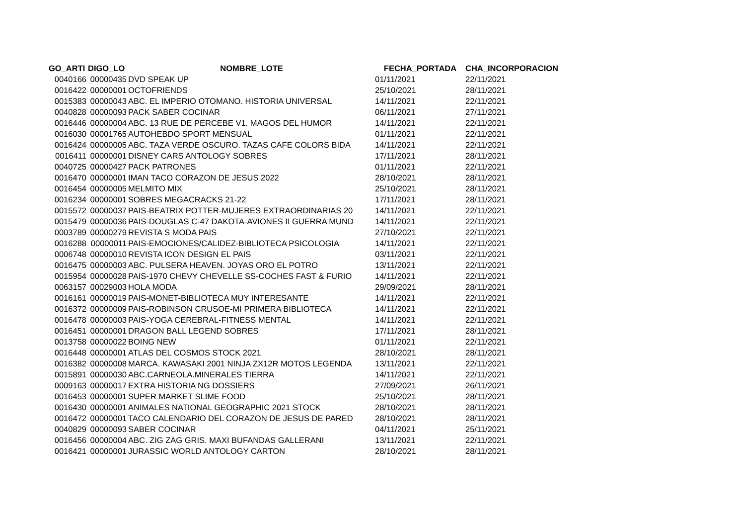| GO_ARTI | DIGO_LO | NOMBRE_LOTE | FECHA_PORTADA | CHA_INCORPORACION |
| --- | --- | --- | --- | --- |
| 0040166 | 00000435 | DVD SPEAK UP | 01/11/2021 | 22/11/2021 |
| 0016422 | 00000001 | OCTOFRIENDS | 25/10/2021 | 28/11/2021 |
| 0015383 | 00000043 | ABC. EL IMPERIO OTOMANO. HISTORIA UNIVERSAL | 14/11/2021 | 22/11/2021 |
| 0040828 | 00000093 | PACK SABER COCINAR | 06/11/2021 | 27/11/2021 |
| 0016446 | 00000004 | ABC. 13 RUE DE PERCEBE V1. MAGOS DEL HUMOR | 14/11/2021 | 22/11/2021 |
| 0016030 | 00001765 | AUTOHEBDO SPORT MENSUAL | 01/11/2021 | 22/11/2021 |
| 0016424 | 00000005 | ABC. TAZA VERDE OSCURO. TAZAS CAFE COLORS BIDA | 14/11/2021 | 22/11/2021 |
| 0016411 | 00000001 | DISNEY CARS ANTOLOGY SOBRES | 17/11/2021 | 28/11/2021 |
| 0040725 | 00000427 | PACK PATRONES | 01/11/2021 | 22/11/2021 |
| 0016470 | 00000001 | IMAN TACO CORAZON DE JESUS 2022 | 28/10/2021 | 28/11/2021 |
| 0016454 | 00000005 | MELMITO MIX | 25/10/2021 | 28/11/2021 |
| 0016234 | 00000001 | SOBRES MEGACRACKS 21-22 | 17/11/2021 | 28/11/2021 |
| 0015572 | 00000037 | PAIS-BEATRIX POTTER-MUJERES EXTRAORDINARIAS 20 | 14/11/2021 | 22/11/2021 |
| 0015479 | 00000036 | PAIS-DOUGLAS C-47 DAKOTA-AVIONES II GUERRA MUND | 14/11/2021 | 22/11/2021 |
| 0003789 | 00000279 | REVISTA S MODA PAIS | 27/10/2021 | 22/11/2021 |
| 0016288 | 00000011 | PAIS-EMOCIONES/CALIDEZ-BIBLIOTECA PSICOLOGIA | 14/11/2021 | 22/11/2021 |
| 0006748 | 00000010 | REVISTA ICON DESIGN EL PAIS | 03/11/2021 | 22/11/2021 |
| 0016475 | 00000003 | ABC. PULSERA HEAVEN. JOYAS ORO EL POTRO | 13/11/2021 | 22/11/2021 |
| 0015954 | 00000028 | PAIS-1970 CHEVY CHEVELLE SS-COCHES FAST & FURIO | 14/11/2021 | 22/11/2021 |
| 0063157 | 00029003 | HOLA MODA | 29/09/2021 | 28/11/2021 |
| 0016161 | 00000019 | PAIS-MONET-BIBLIOTECA MUY INTERESANTE | 14/11/2021 | 22/11/2021 |
| 0016372 | 00000009 | PAIS-ROBINSON CRUSOE-MI PRIMERA BIBLIOTECA | 14/11/2021 | 22/11/2021 |
| 0016478 | 00000003 | PAIS-YOGA CEREBRAL-FITNESS MENTAL | 14/11/2021 | 22/11/2021 |
| 0016451 | 00000001 | DRAGON BALL LEGEND SOBRES | 17/11/2021 | 28/11/2021 |
| 0013758 | 00000022 | BOING NEW | 01/11/2021 | 22/11/2021 |
| 0016448 | 00000001 | ATLAS DEL COSMOS STOCK 2021 | 28/10/2021 | 28/11/2021 |
| 0016382 | 00000008 | MARCA. KAWASAKI 2001 NINJA ZX12R MOTOS LEGENDA | 13/11/2021 | 22/11/2021 |
| 0015891 | 00000030 | ABC.CARNEOLA.MINERALES TIERRA | 14/11/2021 | 22/11/2021 |
| 0009163 | 00000017 | EXTRA HISTORIA NG DOSSIERS | 27/09/2021 | 26/11/2021 |
| 0016453 | 00000001 | SUPER MARKET SLIME FOOD | 25/10/2021 | 28/11/2021 |
| 0016430 | 00000001 | ANIMALES NATIONAL GEOGRAPHIC 2021 STOCK | 28/10/2021 | 28/11/2021 |
| 0016472 | 00000001 | TACO CALENDARIO DEL CORAZON DE JESUS DE PARED | 28/10/2021 | 28/11/2021 |
| 0040829 | 00000093 | SABER COCINAR | 04/11/2021 | 25/11/2021 |
| 0016456 | 00000004 | ABC. ZIG ZAG GRIS. MAXI BUFANDAS GALLERANI | 13/11/2021 | 22/11/2021 |
| 0016421 | 00000001 | JURASSIC WORLD ANTOLOGY CARTON | 28/10/2021 | 28/11/2021 |